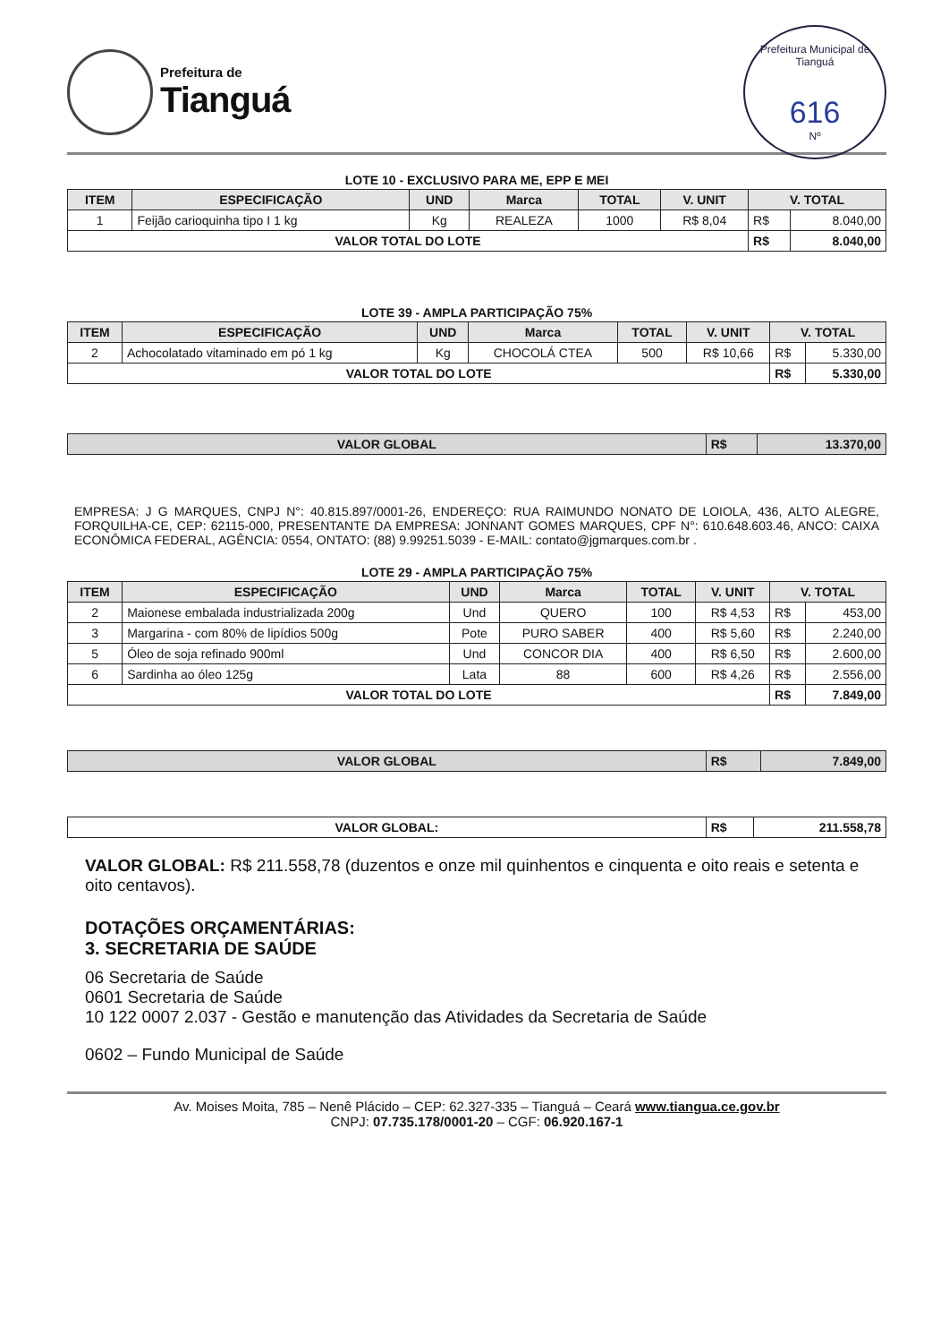Prefeitura de
Tianguá
Prefeitura Municipal de Tianguá
616
Nº
LOTE 10 - EXCLUSIVO PARA ME, EPP E MEI
| ITEM | ESPECIFICAÇÃO | UND | Marca | TOTAL | V. UNIT | V. TOTAL | |
| --- | --- | --- | --- | --- | --- | --- | --- |
| 1 | Feijão carioquinha tipo I 1 kg | Kg | REALEZA | 1000 | R$ 8,04 | R$ | 8.040,00 |
| VALOR TOTAL DO LOTE | | | | | | R$ | 8.040,00 |
LOTE 39 - AMPLA PARTICIPAÇÃO 75%
| ITEM | ESPECIFICAÇÃO | UND | Marca | TOTAL | V. UNIT | V. TOTAL | |
| --- | --- | --- | --- | --- | --- | --- | --- |
| 2 | Achocolatado vitaminado em pó 1 kg | Kg | CHOCOLÁ CTEA | 500 | R$ 10,66 | R$ | 5.330,00 |
| VALOR TOTAL DO LOTE | | | | | | R$ | 5.330,00 |
| VALOR GLOBAL | R$ | 13.370,00 |
EMPRESA: J G MARQUES, CNPJ N°: 40.815.897/0001-26, ENDEREÇO: RUA RAIMUNDO NONATO DE LOIOLA, 436, ALTO ALEGRE, FORQUILHA-CE, CEP: 62115-000, PRESENTANTE DA EMPRESA: JONNANT GOMES MARQUES, CPF N°: 610.648.603.46, ANCO: CAIXA ECONÔMICA FEDERAL, AGÊNCIA: 0554, ONTATO: (88) 9.99251.5039 - E-MAIL: contato@jgmarques.com.br .
LOTE 29 - AMPLA PARTICIPAÇÃO 75%
| ITEM | ESPECIFICAÇÃO | UND | Marca | TOTAL | V. UNIT | V. TOTAL | |
| --- | --- | --- | --- | --- | --- | --- | --- |
| 2 | Maionese embalada industrializada 200g | Und | QUERO | 100 | R$ 4,53 | R$ | 453,00 |
| 3 | Margarina - com 80% de lipídios 500g | Pote | PURO SABER | 400 | R$ 5,60 | R$ | 2.240,00 |
| 5 | Óleo de soja refinado 900ml | Und | CONCOR DIA | 400 | R$ 6,50 | R$ | 2.600,00 |
| 6 | Sardinha ao óleo 125g | Lata | 88 | 600 | R$ 4,26 | R$ | 2.556,00 |
| VALOR TOTAL DO LOTE | | | | | | R$ | 7.849,00 |
| VALOR GLOBAL | R$ | 7.849,00 |
| VALOR GLOBAL: | R$ | 211.558,78 |
VALOR GLOBAL: R$ 211.558,78 (duzentos e onze mil quinhentos e cinquenta e oito reais e setenta e oito centavos).
DOTAÇÕES ORÇAMENTÁRIAS:
3. SECRETARIA DE SAÚDE
06 Secretaria de Saúde
0601 Secretaria de Saúde
10 122 0007 2.037 - Gestão e manutenção das Atividades da Secretaria de Saúde
0602 – Fundo Municipal de Saúde
Av. Moises Moita, 785 – Nenê Plácido – CEP: 62.327-335 – Tianguá – Ceará www.tiangua.ce.gov.br
CNPJ: 07.735.178/0001-20 – CGF: 06.920.167-1